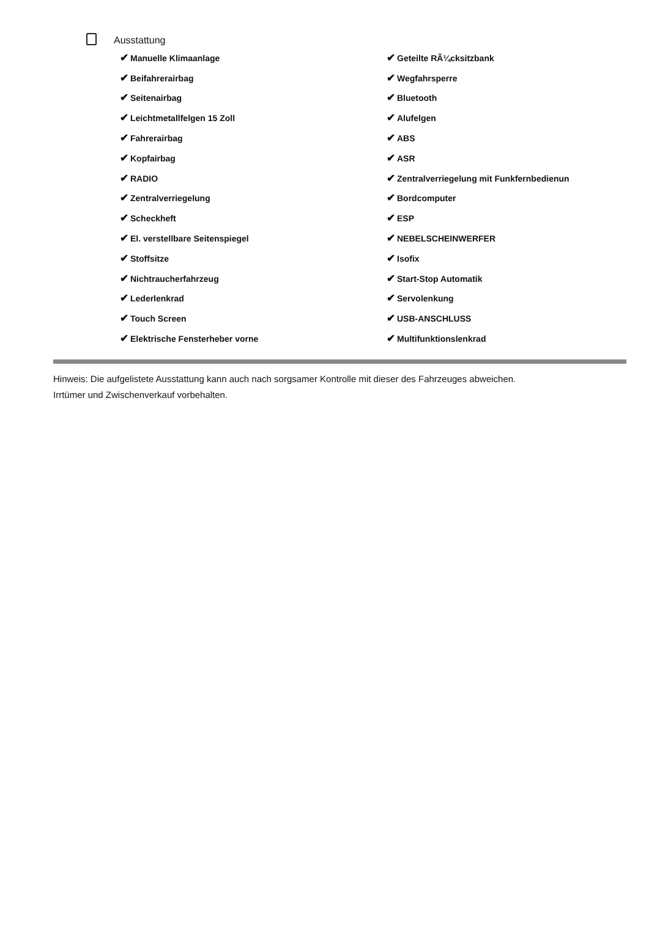Ausstattung
| ✔ Manuelle Klimaanlage | ✔ Geteilte RÃ¼cksitzbank |
| ✔ Beifahrerairbag | ✔ Wegfahrsperre |
| ✔ Seitenairbag | ✔ Bluetooth |
| ✔ Leichtmetallfelgen 15 Zoll | ✔ Alufelgen |
| ✔ Fahrerairbag | ✔ ABS |
| ✔ Kopfairbag | ✔ ASR |
| ✔ RADIO | ✔ Zentralverriegelung mit Funkfernbedienun |
| ✔ Zentralverriegelung | ✔ Bordcomputer |
| ✔ Scheckheft | ✔ ESP |
| ✔ El. verstellbare Seitenspiegel | ✔ NEBELSCHEINWERFER |
| ✔ Stoffsitze | ✔ Isofix |
| ✔ Nichtraucherfahrzeug | ✔ Start-Stop Automatik |
| ✔ Lederlenkrad | ✔ Servolenkung |
| ✔ Touch Screen | ✔ USB-ANSCHLUSS |
| ✔ Elektrische Fensterheber vorne | ✔ Multifunktionslenkrad |
Hinweis: Die aufgelistete Ausstattung kann auch nach sorgsamer Kontrolle mit dieser des Fahrzeuges abweichen. Irrtümer und Zwischenverkauf vorbehalten.